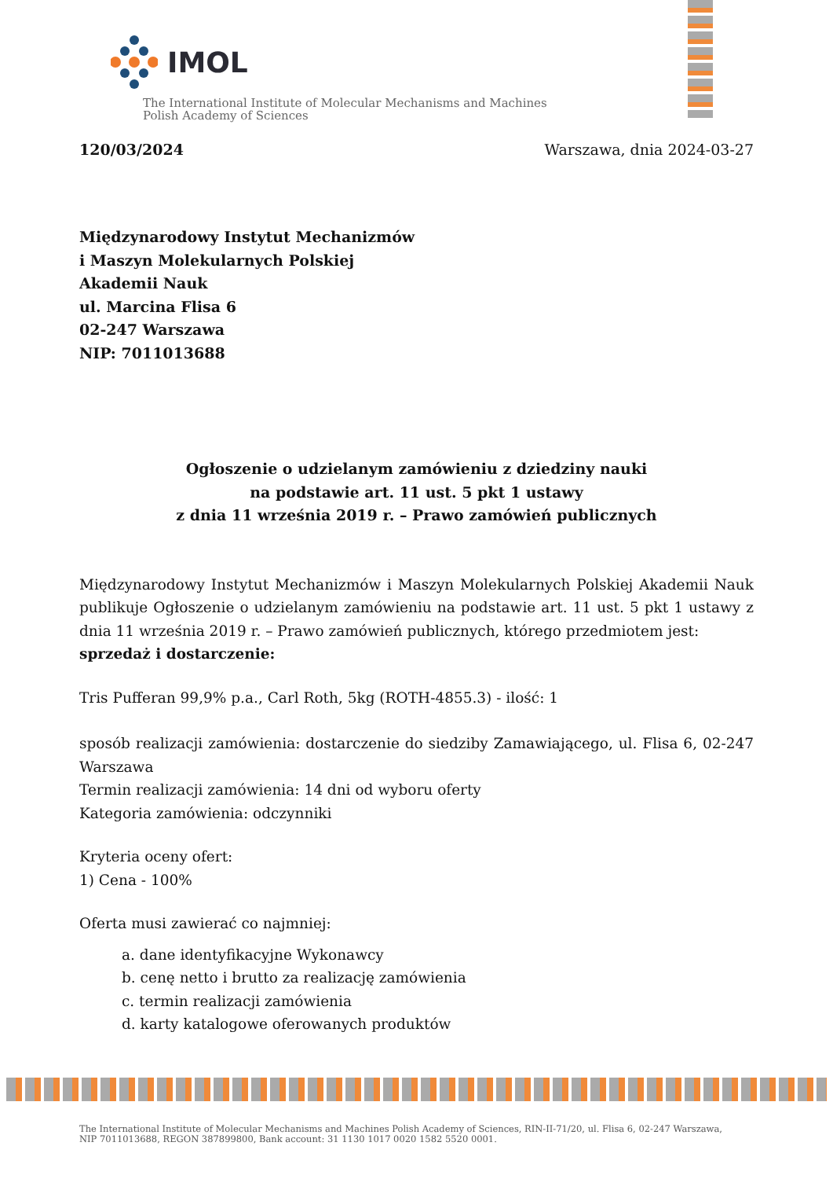IMOL
The International Institute of Molecular Mechanisms and Machines
Polish Academy of Sciences
120/03/2024 Warszawa, dnia 2024-03-27
Międzynarodowy Instytut Mechanizmów
i Maszyn Molekularnych Polskiej
Akademii Nauk
ul. Marcina Flisa 6
02-247 Warszawa
NIP: 7011013688
Ogłoszenie o udzielanym zamówieniu z dziedziny nauki
na podstawie art. 11 ust. 5 pkt 1 ustawy
z dnia 11 września 2019 r. – Prawo zamówień publicznych
Międzynarodowy Instytut Mechanizmów i Maszyn Molekularnych Polskiej Akademii Nauk publikuje Ogłoszenie o udzielanym zamówieniu na podstawie art. 11 ust. 5 pkt 1 ustawy z dnia 11 września 2019 r. – Prawo zamówień publicznych, którego przedmiotem jest:
sprzedaż i dostarczenie:
Tris Pufferan 99,9% p.a., Carl Roth, 5kg (ROTH-4855.3) - ilość: 1
sposób realizacji zamówienia: dostarczenie do siedziby Zamawiającego, ul. Flisa 6, 02-247 Warszawa
Termin realizacji zamówienia: 14 dni od wyboru oferty
Kategoria zamówienia: odczynniki
Kryteria oceny ofert:
1) Cena - 100%
Oferta musi zawierać co najmniej:
a. dane identyfikacyjne Wykonawcy
b. cenę netto i brutto za realizację zamówienia
c. termin realizacji zamówienia
d. karty katalogowe oferowanych produktów
The International Institute of Molecular Mechanisms and Machines Polish Academy of Sciences, RIN-II-71/20, ul. Flisa 6, 02-247 Warszawa,
NIP 7011013688, REGON 387899800, Bank account: 31 1130 1017 0020 1582 5520 0001.